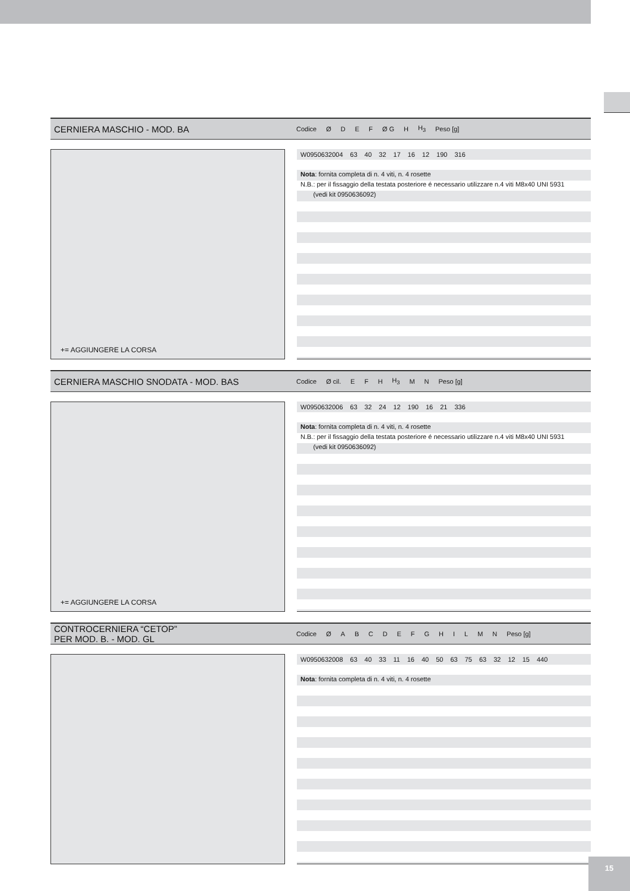CERNIERA MASCHIO - MOD. BA
| Codice | Ø | D | E | F | Ø G | H | H<sub>3</sub> | Peso [g] |
| --- | --- | --- | --- | --- | --- | --- | --- | --- |
+= AGGIUNGERE LA CORSA
| W0950632004 | 63 | 40 | 32 | 17 | 16 | 12 | 190 | 316 |
Nota: fornita completa di n. 4 viti, n. 4 rosette
N.B.: per il fissaggio della testata posteriore é necessario utilizzare n.4 viti M8x40 UNI 5931
(vedi kit 0950636092)
CERNIERA MASCHIO SNODATA - MOD. BAS
| Codice | Ø cil. | E | F | H | H<sub>3</sub> | M | N | Peso [g] |
| --- | --- | --- | --- | --- | --- | --- | --- | --- |
+= AGGIUNGERE LA CORSA
| W0950632006 | 63 | 32 | 24 | 12 | 190 | 16 | 21 | 336 |
Nota: fornita completa di n. 4 viti, n. 4 rosette
N.B.: per il fissaggio della testata posteriore é necessario utilizzare n.4 viti M8x40 UNI 5931
(vedi kit 0950636092)
CONTROCERNIERA “CETOP”
PER MOD. B. - MOD. GL
| Codice | Ø | A | B | C | D | E | F | G | H | I | L | M | N | Peso [g] |
| --- | --- | --- | --- | --- | --- | --- | --- | --- | --- | --- | --- | --- | --- | --- |
| W0950632008 | 63 | 40 | 33 | 11 | 16 | 40 | 50 | 63 | 75 | 63 | 32 | 12 | 15 | 440 |
Nota: fornita completa di n. 4 viti, n. 4 rosette
15